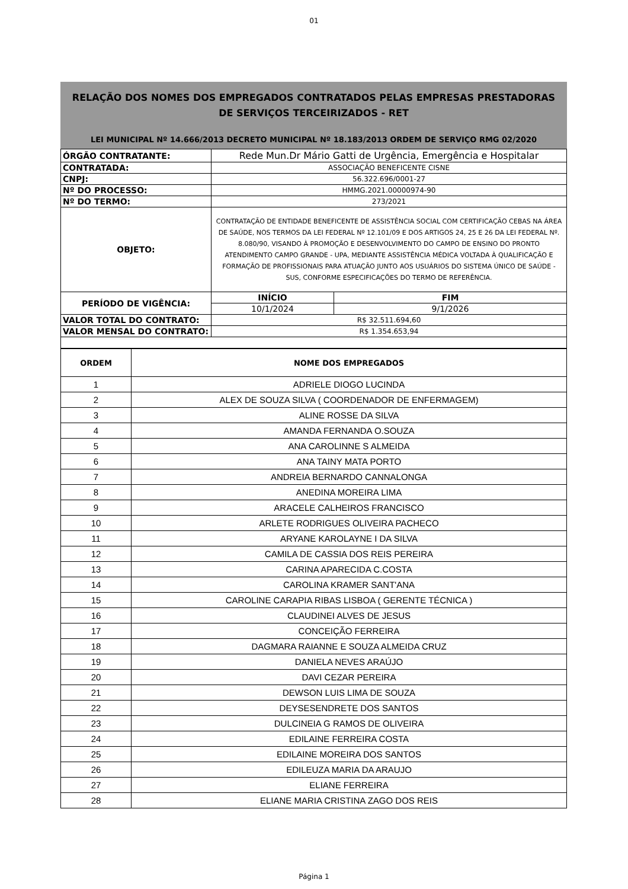01
RELAÇÃO DOS NOMES DOS EMPREGADOS CONTRATADOS PELAS EMPRESAS PRESTADORAS DE SERVIÇOS TERCEIRIZADOS - RET
LEI MUNICIPAL Nº 14.666/2013 DECRETO MUNICIPAL Nº 18.183/2013 ORDEM DE SERVIÇO RMG 02/2020
| ÓRGÃO CONTRATANTE: | Rede Mun.Dr Mário Gatti de Urgência, Emergência e Hospitalar | |
| CONTRATADA: | ASSOCIAÇÃO BENEFICENTE CISNE | |
| CNPJ: | 56.322.696/0001-27 | |
| Nº DO PROCESSO: | HMMG.2021.00000974-90 | |
| Nº DO TERMO: | 273/2021 | |
| OBJETO: | CONTRATAÇÃO DE ENTIDADE BENEFICENTE DE ASSISTÊNCIA SOCIAL COM CERTIFICAÇÃO CEBAS NA ÁREA DE SAÚDE, NOS TERMOS DA LEI FEDERAL Nº 12.101/09 E DOS ARTIGOS 24, 25 E 26 DA LEI FEDERAL Nº. 8.080/90, VISANDO À PROMOÇÃO E DESENVOLVIMENTO DO CAMPO DE ENSINO DO PRONTO ATENDIMENTO CAMPO GRANDE - UPA, MEDIANTE ASSISTÊNCIA MÉDICA VOLTADA À QUALIFICAÇÃO E FORMAÇÃO DE PROFISSIONAIS PARA ATUAÇÃO JUNTO AOS USUÁRIOS DO SISTEMA ÚNICO DE SAÚDE - SUS, CONFORME ESPECIFICAÇÕES DO TERMO DE REFERÊNCIA. | |
| PERÍODO DE VIGÊNCIA: | INÍCIO | FIM |
| | 10/1/2024 | 9/1/2026 |
| VALOR TOTAL DO CONTRATO: | R$ 32.511.694,60 | |
| VALOR MENSAL DO CONTRATO: | R$ 1.354.653,94 | |
| ORDEM | NOME DOS EMPREGADOS |
| --- | --- |
| 1 | ADRIELE DIOGO LUCINDA |
| 2 | ALEX DE SOUZA SILVA ( COORDENADOR DE ENFERMAGEM) |
| 3 | ALINE ROSSE DA SILVA |
| 4 | AMANDA FERNANDA O.SOUZA |
| 5 | ANA CAROLINNE S ALMEIDA |
| 6 | ANA TAINY MATA PORTO |
| 7 | ANDREIA BERNARDO CANNALONGA |
| 8 | ANEDINA MOREIRA LIMA |
| 9 | ARACELE CALHEIROS FRANCISCO |
| 10 | ARLETE RODRIGUES OLIVEIRA PACHECO |
| 11 | ARYANE KAROLAYNE I DA SILVA |
| 12 | CAMILA DE CASSIA DOS REIS PEREIRA |
| 13 | CARINA APARECIDA C.COSTA |
| 14 | CAROLINA KRAMER SANT'ANA |
| 15 | CAROLINE CARAPIA RIBAS LISBOA ( GERENTE TÉCNICA ) |
| 16 | CLAUDINEI ALVES DE JESUS |
| 17 | CONCEIÇÃO FERREIRA |
| 18 | DAGMARA RAIANNE E SOUZA ALMEIDA CRUZ |
| 19 | DANIELA NEVES ARAÚJO |
| 20 | DAVI CEZAR PEREIRA |
| 21 | DEWSON LUIS LIMA DE SOUZA |
| 22 | DEYSESENDRETE DOS SANTOS |
| 23 | DULCINEIA G RAMOS DE OLIVEIRA |
| 24 | EDILAINE FERREIRA COSTA |
| 25 | EDILAINE MOREIRA DOS SANTOS |
| 26 | EDILEUZA MARIA DA ARAUJO |
| 27 | ELIANE FERREIRA |
| 28 | ELIANE MARIA CRISTINA ZAGO DOS REIS |
Página 1